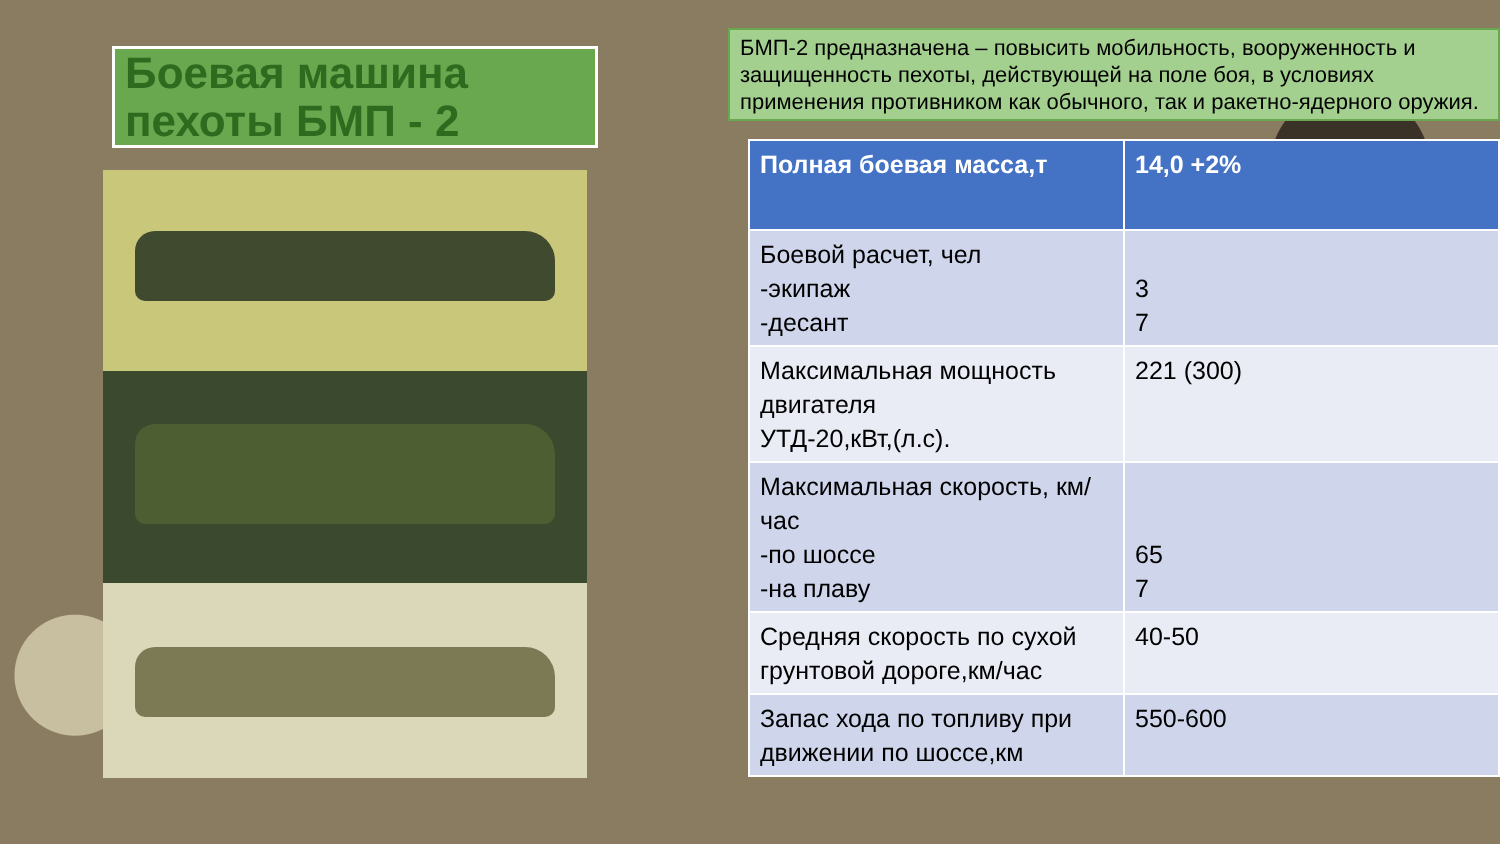Боевая машина пехоты БМП - 2
БМП-2 предназначена – повысить мобильность, вооруженность и защищенность пехоты, действующей на поле боя, в условиях применения противником как обычного, так и ракетно-ядерного оружия.
| Полная боевая масса,т | 14,0 +2% |
| --- | --- |
| Боевой расчет, чел -экипаж -десант | 3 7 |
| Максимальная мощность двигателя УТД-20,кВт,(л.с). | 221 (300) |
| Максимальная скорость, км/час -по шоссе -на плаву | 65 7 |
| Средняя скорость по сухой грунтовой дороге,км/час | 40-50 |
| Запас хода по топливу при движении по шоссе,км | 550-600 |